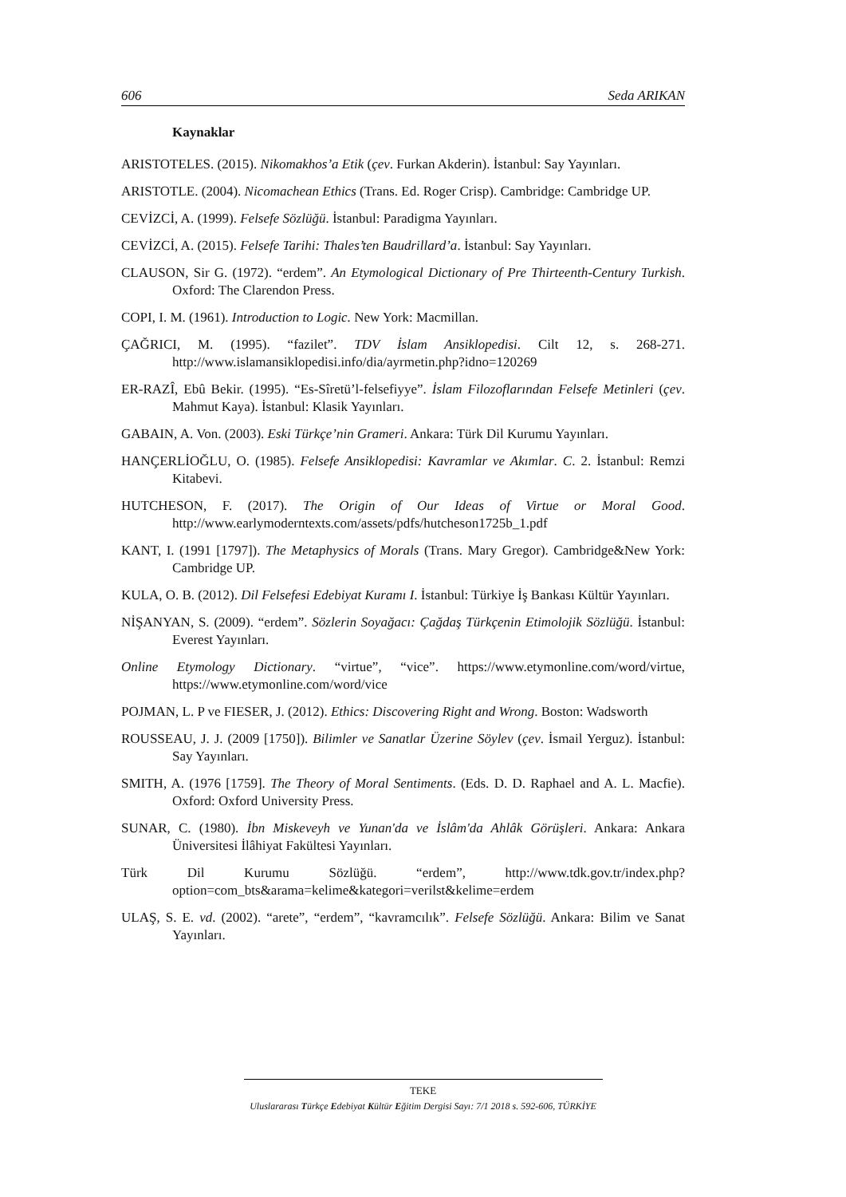606 Seda ARIKAN
Kaynaklar
ARISTOTELES. (2015). Nikomakhos’a Etik (çev. Furkan Akderin). İstanbul: Say Yayınları.
ARISTOTLE. (2004). Nicomachean Ethics (Trans. Ed. Roger Crisp). Cambridge: Cambridge UP.
CEVİZCİ, A. (1999). Felsefe Sözlüğü. İstanbul: Paradigma Yayınları.
CEVİZCİ, A. (2015). Felsefe Tarihi: Thales’ten Baudrillard’a. İstanbul: Say Yayınları.
CLAUSON, Sir G. (1972). “erdem”. An Etymological Dictionary of Pre Thirteenth-Century Turkish. Oxford: The Clarendon Press.
COPI, I. M. (1961). Introduction to Logic. New York: Macmillan.
ÇAĞRICI, M. (1995). “fazilet”. TDV İslam Ansiklopedisi. Cilt 12, s. 268-271. http://www.islamansiklopedisi.info/dia/ayrmetin.php?idno=120269
ER-RAZÎ, Ebû Bekir. (1995). “Es-Sîretü’l-felsefiyye”. İslam Filozoflarından Felsefe Metinleri (çev. Mahmut Kaya). İstanbul: Klasik Yayınları.
GABAIN, A. Von. (2003). Eski Türkçe’nin Grameri. Ankara: Türk Dil Kurumu Yayınları.
HANÇERLİOĞLU, O. (1985). Felsefe Ansiklopedisi: Kavramlar ve Akımlar. C. 2. İstanbul: Remzi Kitabevi.
HUTCHESON, F. (2017). The Origin of Our Ideas of Virtue or Moral Good. http://www.earlymoderntexts.com/assets/pdfs/hutcheson1725b_1.pdf
KANT, I. (1991 [1797]). The Metaphysics of Morals (Trans. Mary Gregor). Cambridge&New York: Cambridge UP.
KULA, O. B. (2012). Dil Felsefesi Edebiyat Kuramı I. İstanbul: Türkiye İş Bankası Kültür Yayınları.
NİŞANYAN, S. (2009). “erdem”. Sözlerin Soyağacı: Çağdaş Türkçenin Etimolojik Sözlüğü. İstanbul: Everest Yayınları.
Online Etymology Dictionary. “virtue”, “vice”. https://www.etymonline.com/word/virtue, https://www.etymonline.com/word/vice
POJMAN, L. P ve FIESER, J. (2012). Ethics: Discovering Right and Wrong. Boston: Wadsworth
ROUSSEAU, J. J. (2009 [1750]). Bilimler ve Sanatlar Üzerine Söylev (çev. İsmail Yerguz). İstanbul: Say Yayınları.
SMITH, A. (1976 [1759]. The Theory of Moral Sentiments. (Eds. D. D. Raphael and A. L. Macfie). Oxford: Oxford University Press.
SUNAR, C. (1980). İbn Miskeveyh ve Yunan'da ve İslâm'da Ahlâk Görüşleri. Ankara: Ankara Üniversitesi İlâhiyat Fakültesi Yayınları.
Türk Dil Kurumu Sözlüğü. “erdem”, http://www.tdk.gov.tr/index.php?option=com_bts&arama=kelime&kategori=verilst&kelime=erdem
ULAŞ, S. E. vd. (2002). “arete”, “erdem”, “kavramcılık”. Felsefe Sözlüğü. Ankara: Bilim ve Sanat Yayınları.
TEKE
Uluslararası Türkçe Edebiyat Kültür Eğitim Dergisi Sayı: 7/1 2018 s. 592-606, TÜRKİYE